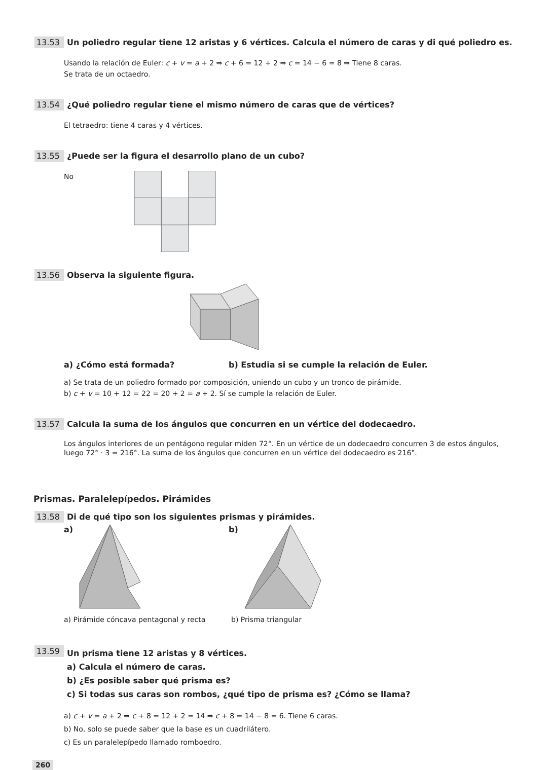13.53 Un poliedro regular tiene 12 aristas y 6 vértices. Calcula el número de caras y di qué poliedro es.
Usando la relación de Euler: c + v = a + 2 ⇒ c + 6 = 12 + 2 ⇒ c = 14 − 6 = 8 ⇒ Tiene 8 caras.
Se trata de un octaedro.
13.54 ¿Qué poliedro regular tiene el mismo número de caras que de vértices?
El tetraedro: tiene 4 caras y 4 vértices.
13.55 ¿Puede ser la figura el desarrollo plano de un cubo?
No
13.56 Observa la siguiente figura.
a) ¿Cómo está formada? b) Estudia si se cumple la relación de Euler.
a) Se trata de un poliedro formado por composición, uniendo un cubo y un tronco de pirámide.
b) c + v = 10 + 12 = 22 = 20 + 2 = a + 2. Sí se cumple la relación de Euler.
13.57 Calcula la suma de los ángulos que concurren en un vértice del dodecaedro.
Los ángulos interiores de un pentágono regular miden 72°. En un vértice de un dodecaedro concurren 3 de estos ángulos, luego 72° · 3 = 216°. La suma de los ángulos que concurren en un vértice del dodecaedro es 216°.
Prismas. Paralelepípedos. Pirámides
13.58 Di de qué tipo son los siguientes prismas y pirámides.
a) b)
a) Pirámide cóncava pentagonal y recta b) Prisma triangular
13.59 Un prisma tiene 12 aristas y 8 vértices.
a) Calcula el número de caras.
b) ¿Es posible saber qué prisma es?
c) Si todas sus caras son rombos, ¿qué tipo de prisma es? ¿Cómo se llama?
a) c + v = a + 2 ⇒ c + 8 = 12 + 2 = 14 ⇒ c + 8 = 14 − 8 = 6. Tiene 6 caras.
b) No, solo se puede saber que la base es un cuadrilátero.
c) Es un paralelepípedo llamado romboedro.
260